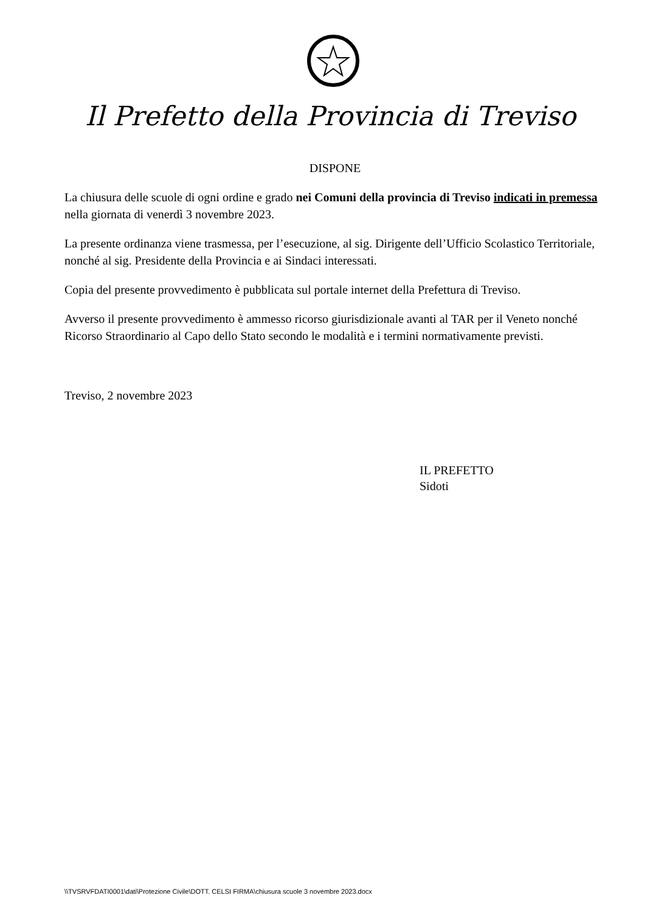Il Prefetto della Provincia di Treviso
DISPONE
La chiusura delle scuole di ogni ordine e grado nei Comuni della provincia di Treviso indicati in premessa nella giornata di venerdì 3 novembre 2023.
La presente ordinanza viene trasmessa, per l’esecuzione, al sig. Dirigente dell’Ufficio Scolastico Territoriale, nonché al sig. Presidente della Provincia e ai Sindaci interessati.
Copia del presente provvedimento è pubblicata sul portale internet della Prefettura di Treviso.
Avverso il presente provvedimento è ammesso ricorso giurisdizionale avanti al TAR per il Veneto nonché Ricorso Straordinario al Capo dello Stato secondo le modalità e i termini normativamente previsti.
Treviso, 2 novembre 2023
IL PREFETTO
Sidoti
\\TVSRVFDATI0001\dati\Protezione Civile\DOTT. CELSI FIRMA\chiusura scuole 3 novembre 2023.docx